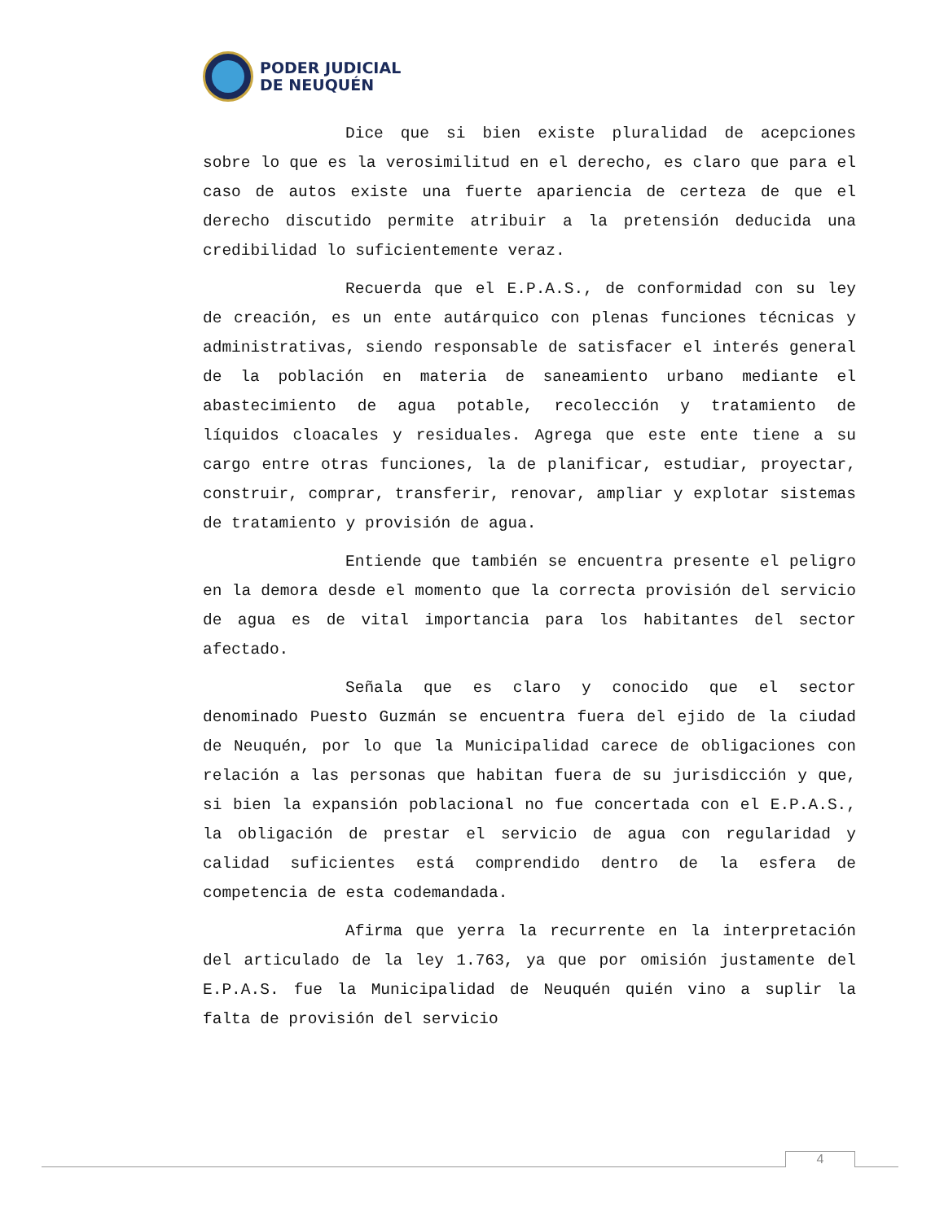PODER JUDICIAL
DE NEUQUÉN
Dice que si bien existe pluralidad de acepciones sobre lo que es la verosimilitud en el derecho, es claro que para el caso de autos existe una fuerte apariencia de certeza de que el derecho discutido permite atribuir a la pretensión deducida una credibilidad lo suficientemente veraz.
Recuerda que el E.P.A.S., de conformidad con su ley de creación, es un ente autárquico con plenas funciones técnicas y administrativas, siendo responsable de satisfacer el interés general de la población en materia de saneamiento urbano mediante el abastecimiento de agua potable, recolección y tratamiento de líquidos cloacales y residuales. Agrega que este ente tiene a su cargo entre otras funciones, la de planificar, estudiar, proyectar, construir, comprar, transferir, renovar, ampliar y explotar sistemas de tratamiento y provisión de agua.
Entiende que también se encuentra presente el peligro en la demora desde el momento que la correcta provisión del servicio de agua es de vital importancia para los habitantes del sector afectado.
Señala que es claro y conocido que el sector denominado Puesto Guzmán se encuentra fuera del ejido de la ciudad de Neuquén, por lo que la Municipalidad carece de obligaciones con relación a las personas que habitan fuera de su jurisdicción y que, si bien la expansión poblacional no fue concertada con el E.P.A.S., la obligación de prestar el servicio de agua con regularidad y calidad suficientes está comprendido dentro de la esfera de competencia de esta codemandada.
Afirma que yerra la recurrente en la interpretación del articulado de la ley 1.763, ya que por omisión justamente del E.P.A.S. fue la Municipalidad de Neuquén quién vino a suplir la falta de provisión del servicio
4